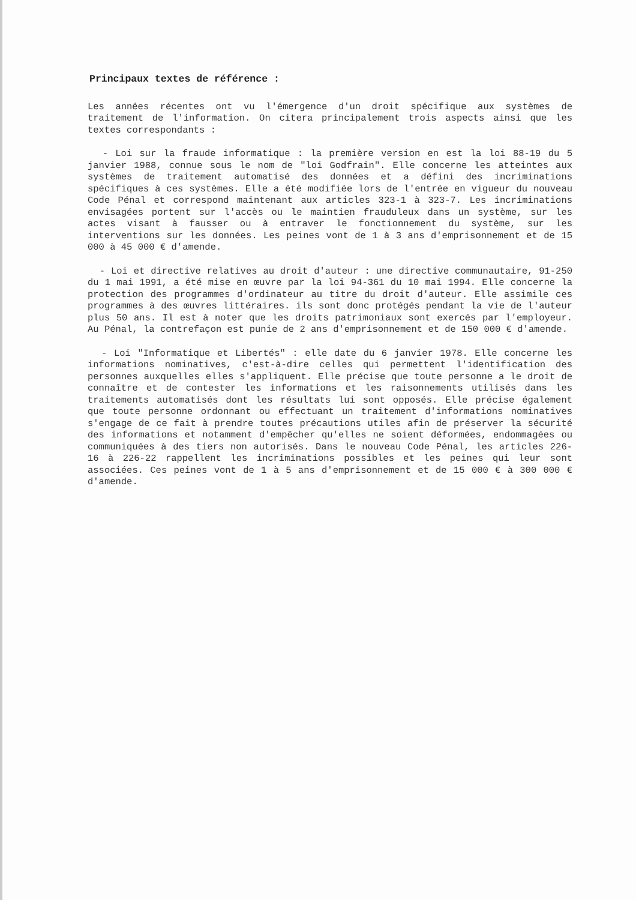Principaux textes de référence :
Les années récentes ont vu l'émergence d'un droit spécifique aux systèmes de traitement de l'information. On citera principalement trois aspects ainsi que les textes correspondants :
- Loi sur la fraude informatique : la première version en est la loi 88-19 du 5 janvier 1988, connue sous le nom de "loi Godfrain". Elle concerne les atteintes aux systèmes de traitement automatisé des données et a défini des incriminations spécifiques à ces systèmes. Elle a été modifiée lors de l'entrée en vigueur du nouveau Code Pénal et correspond maintenant aux articles 323-1 à 323-7. Les incriminations envisagées portent sur l'accès ou le maintien frauduleux dans un système, sur les actes visant à fausser ou à entraver le fonctionnement du système, sur les interventions sur les données. Les peines vont de 1 à 3 ans d'emprisonnement et de 15 000 à 45 000 € d'amende.
- Loi et directive relatives au droit d'auteur : une directive communautaire, 91-250 du 1 mai 1991, a été mise en œuvre par la loi 94-361 du 10 mai 1994. Elle concerne la protection des programmes d'ordinateur au titre du droit d'auteur. Elle assimile ces programmes à des œuvres littéraires. ils sont donc protégés pendant la vie de l'auteur plus 50 ans. Il est à noter que les droits patrimoniaux sont exercés par l'employeur. Au Pénal, la contrefaçon est punie de 2 ans d'emprisonnement et de 150 000 € d'amende.
- Loi "Informatique et Libertés" : elle date du 6 janvier 1978. Elle concerne les informations nominatives, c'est-à-dire celles qui permettent l'identification des personnes auxquelles elles s'appliquent. Elle précise que toute personne a le droit de connaître et de contester les informations et les raisonnements utilisés dans les traitements automatisés dont les résultats lui sont opposés. Elle précise également que toute personne ordonnant ou effectuant un traitement d'informations nominatives s'engage de ce fait à prendre toutes précautions utiles afin de préserver la sécurité des informations et notamment d'empêcher qu'elles ne soient déformées, endommagées ou communiquées à des tiers non autorisés. Dans le nouveau Code Pénal, les articles 226-16 à 226-22 rappellent les incriminations possibles et les peines qui leur sont associées. Ces peines vont de 1 à 5 ans d'emprisonnement et de 15 000 € à 300 000 € d'amende.